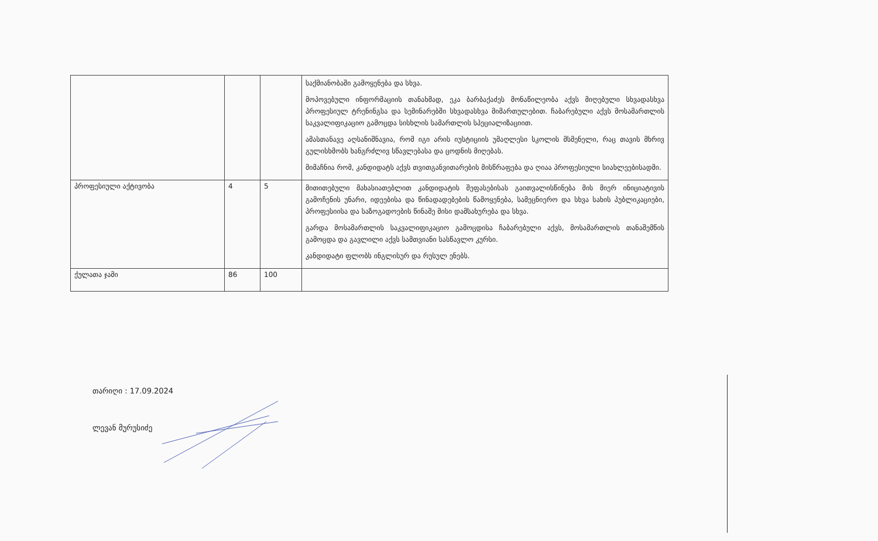| | | | საქმიანობაში გამოყენება და სხვა. მოპოვებული ინფორმაციის თანახმად, ეკა ბარბაქაძეს მონაწილეობა აქვს მიღებული სხვადასხვა პროფესიულ ტრენინგსა და სემინარებში სხვადასხვა მიმართულებით. ჩაბარებული აქვს მოსამართლის საკვალიფიკაციო გამოცდა სისხლის სამართლის სპეციალიზაციით. ამასთანავე აღსანიშნავია, რომ იგი არის იუსტიციის უმაღლესი სკოლის მსმენელი, რაც თავის მხრივ გულისხმობს ხანგრძლივ სწავლებასა და ცოდნის მიღებას. მიმაჩნია რომ, კანდიდატს აქვს თვითგანვითარების მისწრაფება და ღიაა პროფესიული სიახლეებისადმი. |
| პროფესიული აქტივობა | 4 | 5 | მითითებული მახასიათებლით კანდიდატის შეფასებისას გაითვალისწინება მის მიერ ინიციატივის გამოჩენის უნარი, იდეებისა და წინადადებების წამოყენება, სამეცნიერო და სხვა სახის პუბლიკაციები, პროფესიისა და საზოგადოების წინაშე მისი დამსახურება და სხვა. გარდა მოსამართლის საკვალიფიკაციო გამოცდისა ჩაბარებული აქვს, მოსამართლის თანაშემწის გამოცდა და გავლილი აქვს სამთვიანი სასწავლო კურსი. კანდიდატი ფლობს ინგლისურ და რუსულ ენებს. |
| ქულათა ჯამი | 86 | 100 | |
თარიღი : 17.09.2024
ლევან მურუსიძე